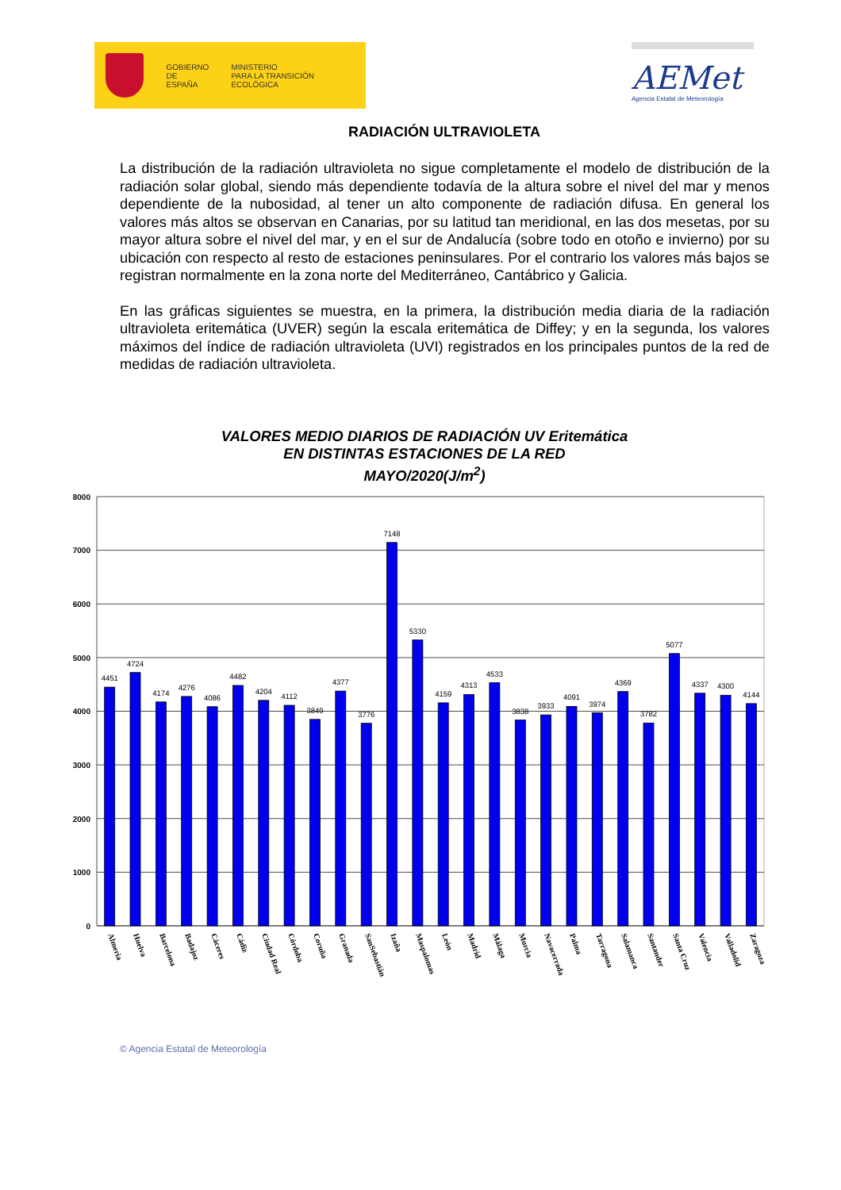GOBIERNO
DE ESPAÑA
MINISTERIO
PARA LA TRANSICIÓN ECOLÓGICA
AEMet
Agencia Estatal de Meteorología
RADIACIÓN ULTRAVIOLETA
La distribución de la radiación ultravioleta no sigue completamente el modelo de distribución de la radiación solar global, siendo más dependiente todavía de la altura sobre el nivel del mar y menos dependiente de la nubosidad, al tener un alto componente de radiación difusa. En general los valores más altos se observan en Canarias, por su latitud tan meridional, en las dos mesetas, por su mayor altura sobre el nivel del mar, y en el sur de Andalucía (sobre todo en otoño e invierno) por su ubicación con respecto al resto de estaciones peninsulares. Por el contrario los valores más bajos se registran normalmente en la zona norte del Mediterráneo, Cantábrico y Galicia.
En las gráficas siguientes se muestra, en la primera, la distribución media diaria de la radiación ultravioleta eritemática (UVER) según la escala eritemática de Diffey; y en la segunda, los valores máximos del índice de radiación ultravioleta (UVI) registrados en los principales puntos de la red de medidas de radiación ultravioleta.
VALORES MEDIO DIARIOS DE RADIACIÓN UV Eritemática
EN DISTINTAS ESTACIONES DE LA RED
MAYO/2020(J/m<sup>2</sup>)
8000
7000
6000
5000
4000
3000
2000
1000
0
4451
4724
4174
4276
4086
4482
4204
4112
3849
4377
3776
7148
5330
4159
4313
4533
3838
3933
4091
3974
4369
3782
5077
4337
4300
4144
Almería
Huelva
Barcelona
Badajoz
Cáceres
Cádiz
Ciudad Real
Córdoba
Coruña
Granada
SanSebastián
Izaña
Maspalomas
León
Madrid
Málaga
Murcia
Navacerrada
Palma
Tarragona
Salamanca
Santander
Santa Cruz
Valencia
Valladolid
Zaragoza
© Agencia Estatal de Meteorología